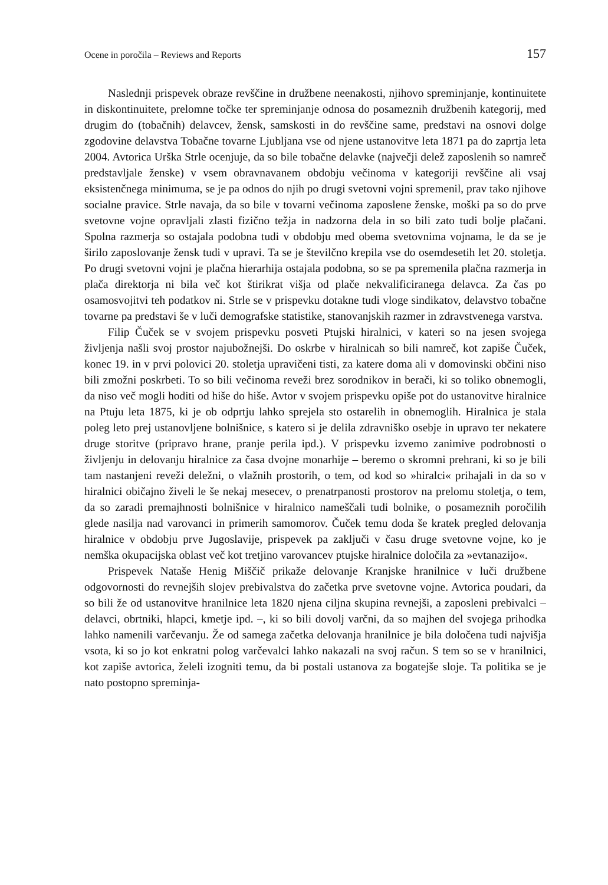Ocene in poročila – Reviews and Reports 157
Naslednji prispevek obraze revščine in družbene neenakosti, njihovo spreminjanje, kontinuitete in diskontinuitete, prelomne točke ter spreminjanje odnosa do posameznih družbenih kategorij, med drugim do (tobačnih) delavcev, žensk, samskosti in do revščine same, predstavi na osnovi dolge zgodovine delavstva Tobačne tovarne Ljubljana vse od njene ustanovitve leta 1871 pa do zaprtja leta 2004. Avtorica Urška Strle ocenjuje, da so bile tobačne delavke (največji delež zaposlenih so namreč predstavljale ženske) v vsem obravnavanem obdobju večinoma v kategoriji revščine ali vsaj eksistenčnega minimuma, se je pa odnos do njih po drugi svetovni vojni spremenil, prav tako njihove socialne pravice. Strle navaja, da so bile v tovarni večinoma zaposlene ženske, moški pa so do prve svetovne vojne opravljali zlasti fizično težja in nadzorna dela in so bili zato tudi bolje plačani. Spolna razmerja so ostajala podobna tudi v obdobju med obema svetovnima vojnama, le da se je širilo zaposlovanje žensk tudi v upravi. Ta se je številčno krepila vse do osemdesetih let 20. stoletja. Po drugi svetovni vojni je plačna hierarhija ostajala podobna, so se pa spremenila plačna razmerja in plača direktorja ni bila več kot štirikrat višja od plače nekvalificiranega delavca. Za čas po osamosvojitvi teh podatkov ni. Strle se v prispevku dotakne tudi vloge sindikatov, delavstvo tobačne tovarne pa predstavi še v luči demografske statistike, stanovanjskih razmer in zdravstvenega varstva.
Filip Čuček se v svojem prispevku posveti Ptujski hiralnici, v kateri so na jesen svojega življenja našli svoj prostor najubožnejši. Do oskrbe v hiralnicah so bili namreč, kot zapiše Čuček, konec 19. in v prvi polovici 20. stoletja upravičeni tisti, za katere doma ali v domovinski občini niso bili zmožni poskrbeti. To so bili večinoma reveži brez sorodnikov in berači, ki so toliko obnemogli, da niso več mogli hoditi od hiše do hiše. Avtor v svojem prispevku opiše pot do ustanovitve hiralnice na Ptuju leta 1875, ki je ob odprtju lahko sprejela sto ostarelih in obnemoglih. Hiralnica je stala poleg leto prej ustanovljene bolnišnice, s katero si je delila zdravniško osebje in upravo ter nekatere druge storitve (pripravo hrane, pranje perila ipd.). V prispevku izvemo zanimive podrobnosti o življenju in delovanju hiralnice za časa dvojne monarhije – beremo o skromni prehrani, ki so je bili tam nastanjeni reveži deležni, o vlažnih prostorih, o tem, od kod so »hiralci« prihajali in da so v hiralnici običajno živeli le še nekaj mesecev, o prenatrpanosti prostorov na prelomu stoletja, o tem, da so zaradi premajhnosti bolnišnice v hiralnico nameščali tudi bolnike, o posameznih poročilih glede nasilja nad varovanci in primerih samomorov. Čuček temu doda še kratek pregled delovanja hiralnice v obdobju prve Jugoslavije, prispevek pa zaključi v času druge svetovne vojne, ko je nemška okupacijska oblast več kot tretjino varovancev ptujske hiralnice določila za »evtanazijo«.
Prispevek Nataše Henig Miščič prikaže delovanje Kranjske hranilnice v luči družbene odgovornosti do revnejših slojev prebivalstva do začetka prve svetovne vojne. Avtorica poudari, da so bili že od ustanovitve hranilnice leta 1820 njena ciljna skupina revnejši, a zaposleni prebivalci – delavci, obrtniki, hlapci, kmetje ipd. –, ki so bili dovolj varčni, da so majhen del svojega prihodka lahko namenili varčevanju. Že od samega začetka delovanja hranilnice je bila določena tudi najvišja vsota, ki so jo kot enkratni polog varčevalci lahko nakazali na svoj račun. S tem so se v hranilnici, kot zapiše avtorica, želeli izogniti temu, da bi postali ustanova za bogatejše sloje. Ta politika se je nato postopno spreminja-